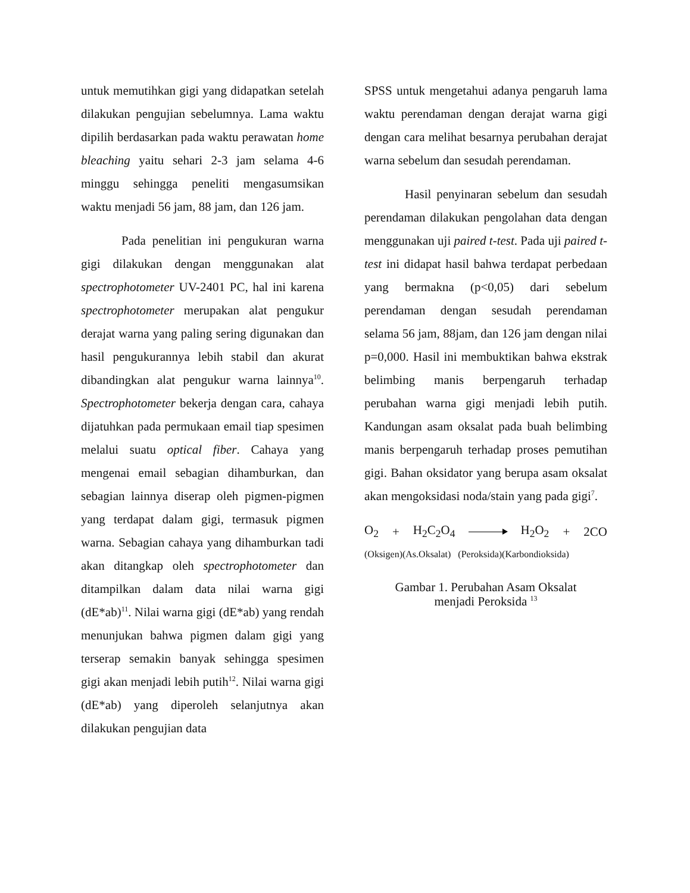untuk memutihkan gigi yang didapatkan setelah dilakukan pengujian sebelumnya. Lama waktu dipilih berdasarkan pada waktu perawatan home bleaching yaitu sehari 2-3 jam selama 4-6 minggu sehingga peneliti mengasumsikan waktu menjadi 56 jam, 88 jam, dan 126 jam.
Pada penelitian ini pengukuran warna gigi dilakukan dengan menggunakan alat spectrophotometer UV-2401 PC, hal ini karena spectrophotometer merupakan alat pengukur derajat warna yang paling sering digunakan dan hasil pengukurannya lebih stabil dan akurat dibandingkan alat pengukur warna lainnya<sup>10</sup>. Spectrophotometer bekerja dengan cara, cahaya dijatuhkan pada permukaan email tiap spesimen melalui suatu optical fiber. Cahaya yang mengenai email sebagian dihamburkan, dan sebagian lainnya diserap oleh pigmen-pigmen yang terdapat dalam gigi, termasuk pigmen warna. Sebagian cahaya yang dihamburkan tadi akan ditangkap oleh spectrophotometer dan ditampilkan dalam data nilai warna gigi (dE*ab)<sup>11</sup>. Nilai warna gigi (dE*ab) yang rendah menunjukan bahwa pigmen dalam gigi yang terserap semakin banyak sehingga spesimen gigi akan menjadi lebih putih<sup>12</sup>. Nilai warna gigi (dE*ab) yang diperoleh selanjutnya akan dilakukan pengujian data
SPSS untuk mengetahui adanya pengaruh lama waktu perendaman dengan derajat warna gigi dengan cara melihat besarnya perubahan derajat warna sebelum dan sesudah perendaman.
Hasil penyinaran sebelum dan sesudah perendaman dilakukan pengolahan data dengan menggunakan uji paired t-test. Pada uji paired t-test ini didapat hasil bahwa terdapat perbedaan yang bermakna (p<0,05) dari sebelum perendaman dengan sesudah perendaman selama 56 jam, 88jam, dan 126 jam dengan nilai p=0,000. Hasil ini membuktikan bahwa ekstrak belimbing manis berpengaruh terhadap perubahan warna gigi menjadi lebih putih. Kandungan asam oksalat pada buah belimbing manis berpengaruh terhadap proses pemutihan gigi. Bahan oksidator yang berupa asam oksalat akan mengoksidasi noda/stain yang pada gigi<sup>7</sup>.
O<sub>2</sub> + H<sub>2</sub>C<sub>2</sub>O<sub>4</sub> H<sub>2</sub>O<sub>2</sub> + 2CO
(Oksigen)(As.Oksalat) (Peroksida)(Karbondioksida)
Gambar 1. Perubahan Asam Oksalat
menjadi Peroksida <sup>13</sup>